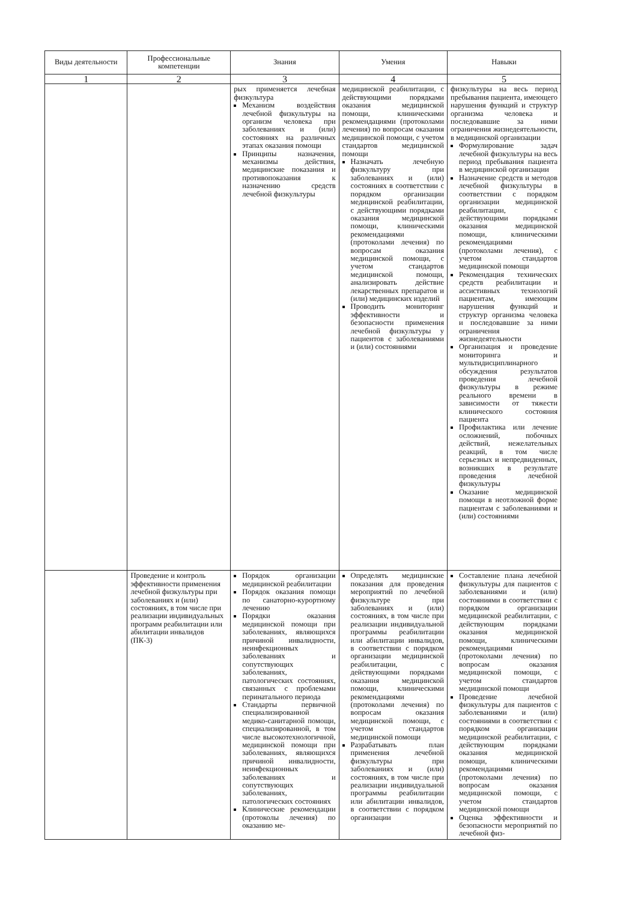| Виды деятельности | Профессиональные компетенции | Знания | Умения | Навыки |
| --- | --- | --- | --- | --- |
| 1 | 2 | 3 | 4 | 5 |
| | | рых применяется лечебная физкультура Механизм воздействия лечебной физкультуры на организм человека при заболеваниях и (или) состояниях на различных этапах оказания помощи Принципы назначения, механизмы действия, медицинские показания и противопоказания к назначению средств лечебной физкультуры | медицинской реабилитации, с действующими порядками оказания медицинской помощи, клиническими рекомендациями (протоколами лечения) по вопросам оказания медицинской помощи, с учетом стандартов медицинской помощи Назначать лечебную физкультуру при заболеваниях и (или) состояниях в соответствии с порядком организации медицинской реабилитации, с действующими порядками оказания медицинской помощи, клиническими рекомендациями (протоколами лечения) по вопросам оказания медицинской помощи, с учетом стандартов медицинской помощи, анализировать действие лекарственных препаратов и (или) медицинских изделий Проводить мониторинг эффективности и безопасности применения лечебной физкультуры у пациентов с заболеваниями и (или) состояниями | физкультуры на весь период пребывания пациента, имеющего нарушения функций и структур организма человека и последовавшие за ними ограничения жизнедеятельности, в медицинской организации Формулирование задач лечебной физкультуры на весь период пребывания пациента в медицинской организации Назначение средств и методов лечебной физкультуры в соответствии с порядком организации медицинской реабилитации, с действующими порядками оказания медицинской помощи, клиническими рекомендациями (протоколами лечения), с учетом стандартов медицинской помощи Рекомендация технических средств реабилитации и ассистивных технологий пациентам, имеющим нарушения функций и структур организма человека и последовавшие за ними ограничения жизнедеятельности Организация и проведение мониторинга и мультидисциплинарного обсуждения результатов проведения лечебной физкультуры в режиме реального времени в зависимости от тяжести клинического состояния пациента Профилактика или лечение осложнений, побочных действий, нежелательных реакций, в том числе серьезных и непредвиденных, возникших в результате проведения лечебной физкультуры Оказание медицинской помощи в неотложной форме пациентам с заболеваниями и (или) состояниями |
| | Проведение и контроль эффективности применения лечебной физкультуры при заболеваниях и (или) состояниях, в том числе при реализации индивидуальных программ реабилитации или абилитации инвалидов (ПК-3) | Порядок организации медицинской реабилитации Порядок оказания помощи по санаторно-курортному лечению Порядки оказания медицинской помощи при заболеваниях, являющихся причиной инвалидности, неинфекционных заболеваниях и сопутствующих заболеваниях, патологических состояниях, связанных с проблемами перинатального периода Стандарты первичной специализированной медико-санитарной помощи, специализированной, в том числе высокотехнологичной, медицинской помощи при заболеваниях, являющихся причиной инвалидности, неинфекционных заболеваниях и сопутствующих заболеваниях, патологических состояниях Клинические рекомендации (протоколы лечения) по оказанию ме- | Определять медицинские показания для проведения мероприятий по лечебной физкультуре при заболеваниях и (или) состояниях, в том числе при реализации индивидуальной программы реабилитации или абилитации инвалидов, в соответствии с порядком организации медицинской реабилитации, с действующими порядками оказания медицинской помощи, клиническими рекомендациями (протоколами лечения) по вопросам оказания медицинской помощи, с учетом стандартов медицинской помощи Разрабатывать план применения лечебной физкультуры при заболеваниях и (или) состояниях, в том числе при реализации индивидуальной программы реабилитации или абилитации инвалидов, в соответствии с порядком организации | Составление плана лечебной физкультуры для пациентов с заболеваниями и (или) состояниями в соответствии с порядком организации медицинской реабилитации, с действующим порядками оказания медицинской помощи, клиническими рекомендациями (протоколами лечения) по вопросам оказания медицинской помощи, с учетом стандартов медицинской помощи Проведение лечебной физкультуры для пациентов с заболеваниями и (или) состояниями в соответствии с порядком организации медицинской реабилитации, с действующим порядками оказания медицинской помощи, клиническими рекомендациями (протоколами лечения) по вопросам оказания медицинской помощи, с учетом стандартов медицинской помощи Оценка эффективности и безопасности мероприятий по лечебной физ- |